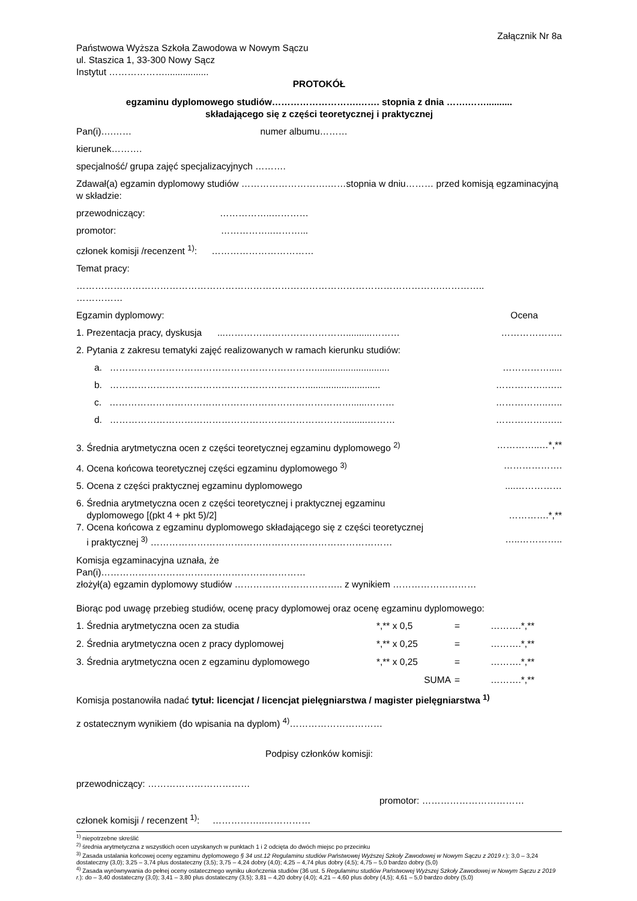Załącznik Nr 8a
Państwowa Wyższa Szkoła Zawodowa w Nowym Sączu
ul. Staszica 1, 33-300 Nowy Sącz
Instytut ……………….................
PROTOKÓŁ
egzaminu dyplomowego studiów……………………….……. stopnia z dnia …….……..........
składającego się z części teoretycznej i praktycznej
Pan(i)….…… numer albumu………
kierunek……….
specjalność/ grupa zajęć specjalizacyjnych ……….
Zdawał(a) egzamin dyplomowy studiów ……………………….……stopnia w dniu……… przed komisją egzaminacyjną w składzie:
przewodniczący: ……………..…………
promotor: ……………..………...
członek komisji /recenzent <sup>1)</sup>: ……………………………
Temat pracy:
……………………………………………………………………………………………………….…………..
……………
Egzamin dyplomowy: Ocena
1. Prezentacja pracy, dyskusja ...…………………………………..........……… ………………..
2. Pytania z zakresu tematyki zajęć realizowanych w ramach kierunku studiów:
a. …………………………………………………………............................. …………….....
b. ………………………………………………………............................. ……………..…..
c. ……………………………………………………………………......……… ……………..…..
d. ……………………………………………………………………......……… ……………..…..
3. Średnia arytmetyczna ocen z części teoretycznej egzaminu dyplomowego <sup>2)</sup> …………..…*,**
4. Ocena końcowa teoretycznej części egzaminu dyplomowego <sup>3)</sup> ……………….
5. Ocena z części praktycznej egzaminu dyplomowego....……………
6. Średnia arytmetyczna ocen z części teoretycznej i praktycznej egzaminu
dyplomowego [(pkt 4 + pkt 5)/2] ………….*,**
7. Ocena końcowa z egzaminu dyplomowego składającego się z części teoretycznej
i praktycznej <sup>3)</sup> …………………………………………………………………… …..…………..
Komisja egzaminacyjna uznała, że
Pan(i)…………………………………………………………
złożył(a) egzamin dyplomowy studiów …………………………….. z wynikiem ………………………
Biorąc pod uwagę przebieg studiów, ocenę pracy dyplomowej oraz ocenę egzaminu dyplomowego:
1. Średnia arytmetyczna ocen za studia *,** x 0,5 = ……….*,** 2. Średnia arytmetyczna ocen z pracy dyplomowej *,** x 0,25 = ……….*,** 3. Średnia arytmetyczna ocen z egzaminu dyplomowego *,** x 0,25 = ……….*,** SUMA = ……….*,**
Komisja postanowiła nadać tytuł: licencjat / licencjat pielęgniarstwa / magister pielęgniarstwa <sup>1)</sup>
z ostatecznym wynikiem (do wpisania na dyplom) <sup>4)</sup>…………………………
Podpisy członków komisji:
przewodniczący: ……………………………
promotor: ……………………………
członek komisji / recenzent <sup>1)</sup>: ……………..……………
<sup>1)</sup> niepotrzebne skreślić
<sup>2)</sup> średnia arytmetyczna z wszystkich ocen uzyskanych w punktach 1 i 2 odcięta do dwóch miejsc po przecinku
<sup>3)</sup> Zasada ustalania końcowej oceny egzaminu dyplomowego § 34 ust.12 Regulaminu studiów Państwowej Wyższej Szkoły Zawodowej w Nowym Sączu z 2019 r.): 3,0 – 3,24 dostateczny (3,0); 3,25 – 3,74 plus dostateczny (3,5); 3,75 – 4,24 dobry (4,0); 4,25 – 4,74 plus dobry (4,5); 4,75 – 5,0 bardzo dobry (5,0)
<sup>4)</sup> Zasada wyrównywania do pełnej oceny ostatecznego wyniku ukończenia studiów (36 ust. 5 Regulaminu studiów Państwowej Wyższej Szkoły Zawodowej w Nowym Sączu z 2019 r.): do – 3,40 dostateczny (3,0); 3,41 – 3,80 plus dostateczny (3,5); 3,81 – 4,20 dobry (4,0); 4,21 – 4,60 plus dobry (4,5); 4,61 – 5,0 bardzo dobry (5,0)